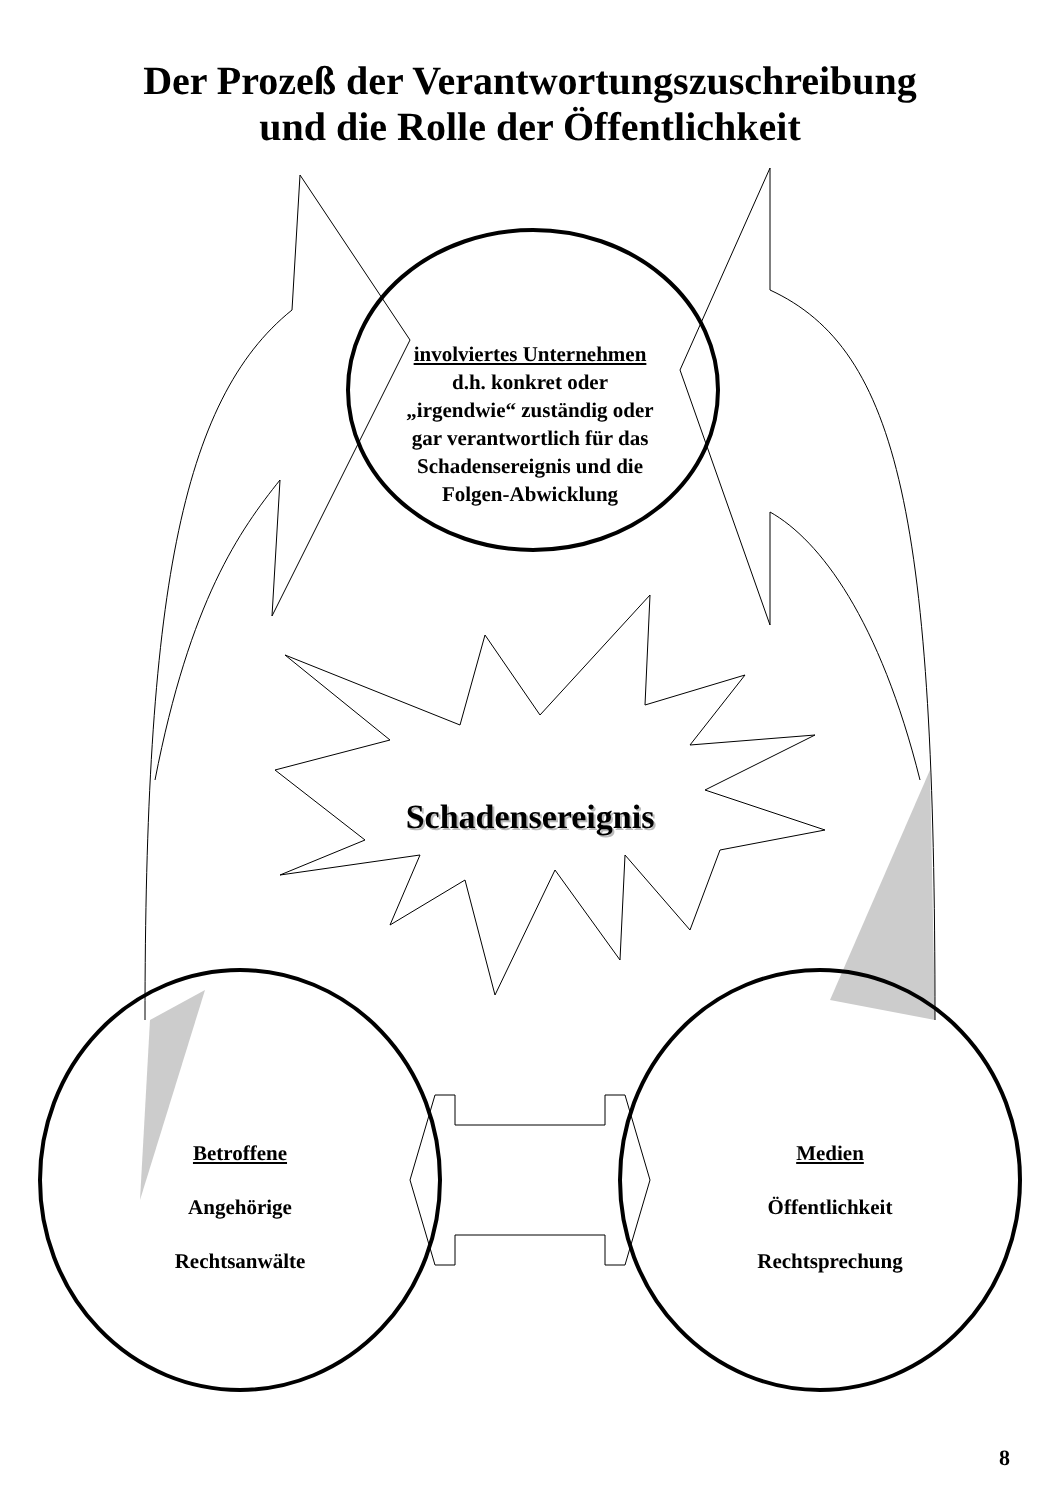Der Prozeß der Verantwortungszuschreibung
und die Rolle der Öffentlichkeit
involviertes Unternehmen
d.h. konkret oder „irgendwie“ zuständig oder gar verantwortlich für das Schadensereignis und die Folgen-Abwicklung
Schadensereignis
Betroffene
Angehörige
Rechtsanwälte
Medien
Öffentlichkeit
Rechtsprechung
8